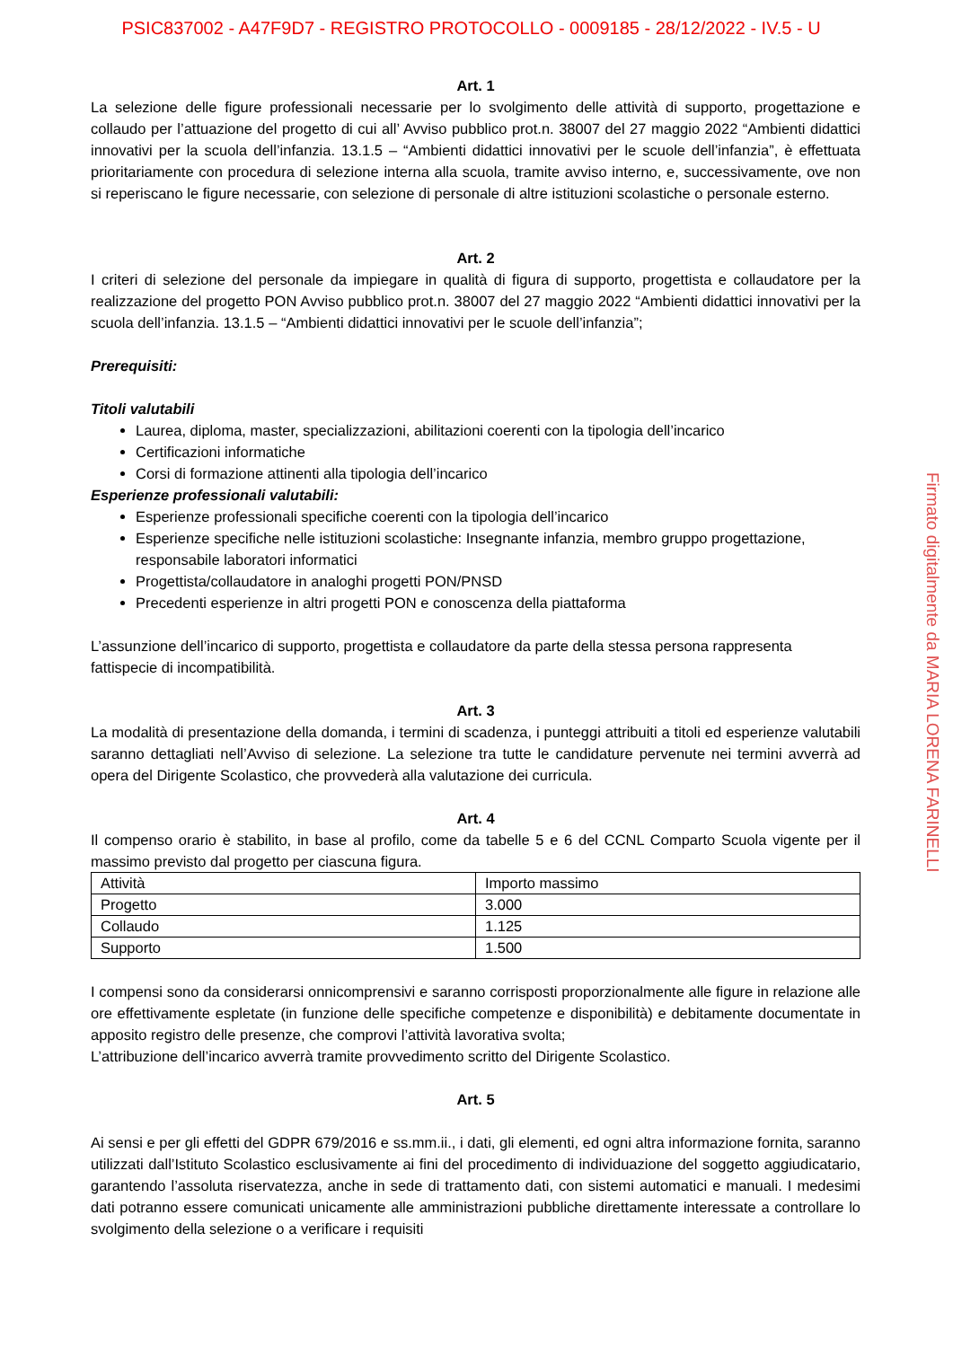PSIC837002 - A47F9D7 - REGISTRO PROTOCOLLO - 0009185 - 28/12/2022 - IV.5 - U
Art. 1
La selezione delle figure professionali necessarie per lo svolgimento delle attività di supporto, progettazione e collaudo per l’attuazione del progetto di cui all’ Avviso pubblico prot.n. 38007 del 27 maggio 2022 “Ambienti didattici innovativi per la scuola dell’infanzia. 13.1.5 – “Ambienti didattici innovativi per le scuole dell’infanzia”, è effettuata prioritariamente con procedura di selezione interna alla scuola, tramite avviso interno, e, successivamente, ove non si reperiscano le figure necessarie, con selezione di personale di altre istituzioni scolastiche o personale esterno.
Art. 2
I criteri di selezione del personale da impiegare in qualità di figura di supporto, progettista e collaudatore per la realizzazione del progetto PON Avviso pubblico prot.n. 38007 del 27 maggio 2022 “Ambienti didattici innovativi per la scuola dell’infanzia. 13.1.5 – “Ambienti didattici innovativi per le scuole dell’infanzia”;
Prerequisiti:
Titoli valutabili
Laurea, diploma, master, specializzazioni, abilitazioni coerenti con la tipologia dell’incarico
Certificazioni informatiche
Corsi di formazione attinenti alla tipologia dell’incarico
Esperienze professionali valutabili:
Esperienze professionali specifiche coerenti con la tipologia dell’incarico
Esperienze specifiche nelle istituzioni scolastiche: Insegnante infanzia, membro gruppo progettazione, responsabile laboratori informatici
Progettista/collaudatore in analoghi progetti PON/PNSD
Precedenti esperienze in altri progetti PON e conoscenza della piattaforma
L’assunzione dell’incarico di supporto, progettista e collaudatore da parte della stessa persona rappresenta fattispecie di incompatibilità.
Art. 3
La modalità di presentazione della domanda, i termini di scadenza, i punteggi attribuiti a titoli ed esperienze valutabili saranno dettagliati nell’Avviso di selezione. La selezione tra tutte le candidature pervenute nei termini avverrà ad opera del Dirigente Scolastico, che provvederà alla valutazione dei curricula.
Art. 4
Il compenso orario è stabilito, in base al profilo, come da tabelle 5 e 6 del CCNL Comparto Scuola vigente per il massimo previsto dal progetto per ciascuna figura.
| Attività | Importo massimo |
| Progetto | 3.000 |
| Collaudo | 1.125 |
| Supporto | 1.500 |
I compensi sono da considerarsi onnicomprensivi e saranno corrisposti proporzionalmente alle figure in relazione alle ore effettivamente espletate (in funzione delle specifiche competenze e disponibilità) e debitamente documentate in apposito registro delle presenze, che comprovi l’attività lavorativa svolta;
L’attribuzione dell’incarico avverrà tramite provvedimento scritto del Dirigente Scolastico.
Art. 5
Ai sensi e per gli effetti del GDPR 679/2016 e ss.mm.ii., i dati, gli elementi, ed ogni altra informazione fornita, saranno utilizzati dall’Istituto Scolastico esclusivamente ai fini del procedimento di individuazione del soggetto aggiudicatario, garantendo l’assoluta riservatezza, anche in sede di trattamento dati, con sistemi automatici e manuali. I medesimi dati potranno essere comunicati unicamente alle amministrazioni pubbliche direttamente interessate a controllare lo svolgimento della selezione o a verificare i requisiti
Firmato digitalmente da MARIA LORENA FARINELLI